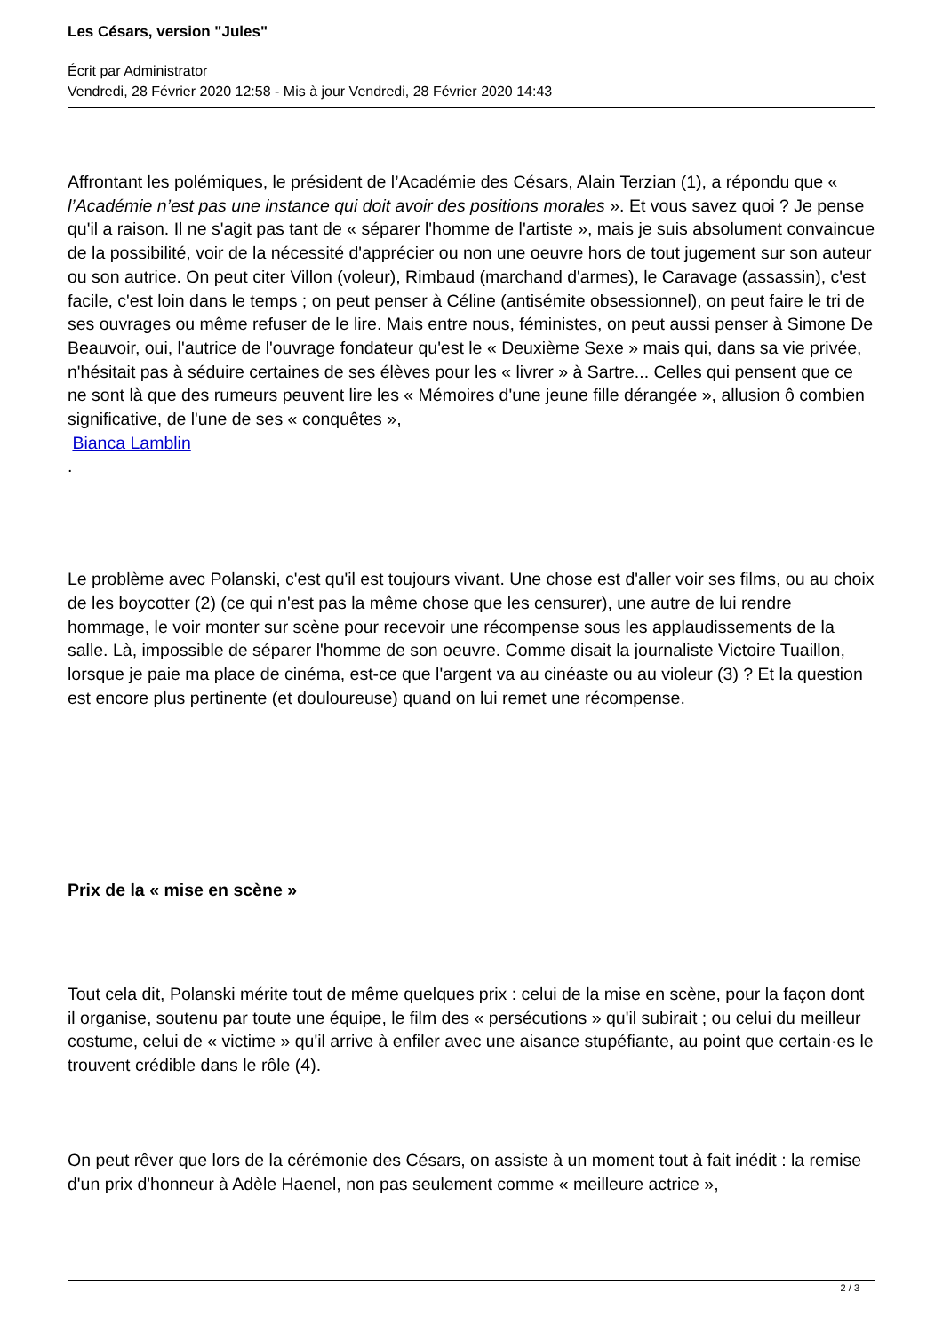Les Césars, version "Jules"
Écrit par Administrator
Vendredi, 28 Février 2020 12:58 - Mis à jour Vendredi, 28 Février 2020 14:43
Affrontant les polémiques, le président de l’Académie des Césars, Alain Terzian (1), a répondu que « l’Académie n’est pas une instance qui doit avoir des positions morales ». Et vous savez quoi ? Je pense qu'il a raison. Il ne s'agit pas tant de « séparer l'homme de l'artiste », mais je suis absolument convaincue de la possibilité, voir de la nécessité d'apprécier ou non une oeuvre hors de tout jugement sur son auteur ou son autrice. On peut citer Villon (voleur), Rimbaud (marchand d'armes), le Caravage (assassin), c'est facile, c'est loin dans le temps ; on peut penser à Céline (antisémite obsessionnel), on peut faire le tri de ses ouvrages ou même refuser de le lire. Mais entre nous, féministes, on peut aussi penser à Simone De Beauvoir, oui, l'autrice de l'ouvrage fondateur qu'est le « Deuxième Sexe » mais qui, dans sa vie privée, n'hésitait pas à séduire certaines de ses élèves pour les « livrer » à Sartre... Celles qui pensent que ce ne sont là que des rumeurs peuvent lire les « Mémoires d'une jeune fille dérangée », allusion ô combien significative, de l'une de ses « conquêtes »,
Bianca Lamblin
.
Le problème avec Polanski, c'est qu'il est toujours vivant. Une chose est d'aller voir ses films, ou au choix de les boycotter (2) (ce qui n'est pas la même chose que les censurer), une autre de lui rendre hommage, le voir monter sur scène pour recevoir une récompense sous les applaudissements de la salle. Là, impossible de séparer l'homme de son oeuvre. Comme disait la journaliste Victoire Tuaillon, lorsque je paie ma place de cinéma, est-ce que l'argent va au cinéaste ou au violeur (3) ? Et la question est encore plus pertinente (et douloureuse) quand on lui remet une récompense.
Prix de la « mise en scène »
Tout cela dit, Polanski mérite tout de même quelques prix : celui de la mise en scène, pour la façon dont il organise, soutenu par toute une équipe, le film des « persécutions » qu'il subirait ; ou celui du meilleur costume, celui de « victime » qu'il arrive à enfiler avec une aisance stupéfiante, au point que certain·es le trouvent crédible dans le rôle (4).
On peut rêver que lors de la cérémonie des Césars, on assiste à un moment tout à fait inédit : la remise d'un prix d'honneur à Adèle Haenel, non pas seulement comme « meilleure actrice »,
2 / 3